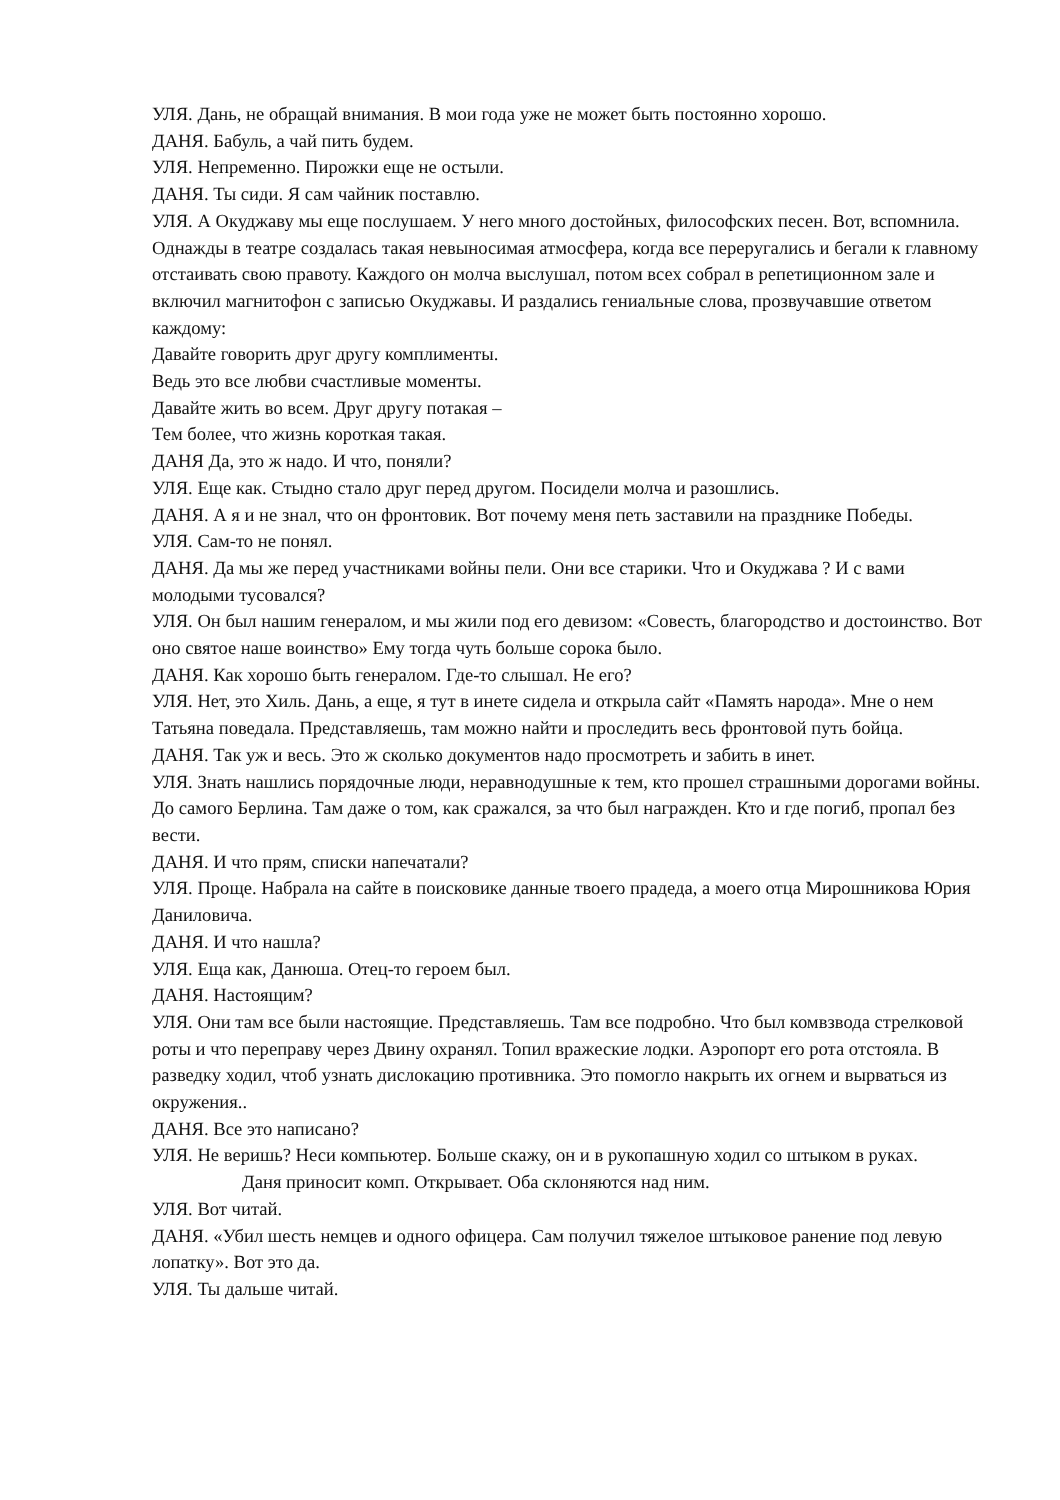УЛЯ. Дань, не обращай внимания. В мои года уже не может быть постоянно хорошо.
ДАНЯ. Бабуль, а чай пить будем.
УЛЯ. Непременно. Пирожки еще не остыли.
ДАНЯ. Ты сиди. Я сам чайник поставлю.
УЛЯ. А Окуджаву мы еще послушаем. У него много достойных, философских песен. Вот, вспомнила. Однажды в театре создалась такая невыносимая атмосфера, когда все переругались и бегали к главному отстаивать свою правоту. Каждого он молча выслушал, потом всех собрал в репетиционном зале и включил магнитофон с записью Окуджавы. И раздались гениальные слова, прозвучавшие ответом каждому:
Давайте говорить друг другу комплименты.
Ведь это все любви счастливые моменты.
Давайте жить во всем. Друг другу потакая –
Тем более, что жизнь короткая такая.
ДАНЯ Да, это ж надо. И что, поняли?
УЛЯ. Еще как. Стыдно стало друг перед другом. Посидели молча и разошлись.
ДАНЯ. А я и не знал, что он фронтовик. Вот почему меня петь заставили на празднике Победы.
УЛЯ. Сам-то не понял.
ДАНЯ. Да мы же перед участниками войны пели. Они все старики. Что и Окуджава ? И с вами молодыми тусовался?
УЛЯ. Он был нашим генералом, и мы жили под его девизом: «Совесть, благородство и достоинство. Вот оно святое наше воинство» Ему тогда чуть больше сорока было.
ДАНЯ. Как хорошо быть генералом. Где-то слышал. Не его?
УЛЯ. Нет, это Хиль. Дань, а еще, я тут в инете сидела и открыла сайт «Память народа». Мне о нем Татьяна поведала. Представляешь, там можно найти и проследить весь фронтовой путь бойца.
ДАНЯ. Так уж и весь. Это ж сколько документов надо просмотреть и забить в инет.
УЛЯ. Знать нашлись порядочные люди, неравнодушные к тем, кто прошел страшными дорогами войны. До самого Берлина. Там даже о том, как сражался, за что был награжден. Кто и где погиб, пропал без вести.
ДАНЯ. И что прям, списки напечатали?
УЛЯ. Проще. Набрала на сайте в поисковике данные твоего прадеда, а моего отца Мирошникова Юрия Даниловича.
ДАНЯ. И что нашла?
УЛЯ. Еща как, Данюша. Отец-то героем был.
ДАНЯ. Настоящим?
УЛЯ. Они там все были настоящие. Представляешь. Там все подробно. Что был комвзвода стрелковой роты и что переправу через Двину охранял. Топил вражеские лодки. Аэропорт его рота отстояла. В разведку ходил, чтоб узнать дислокацию противника. Это помогло накрыть их огнем и вырваться из окружения..
ДАНЯ. Все это написано?
УЛЯ. Не веришь? Неси компьютер. Больше скажу, он и в рукопашную ходил со штыком в руках.
Даня приносит комп. Открывает. Оба склоняются над ним.
УЛЯ. Вот читай.
ДАНЯ. «Убил шесть немцев и одного офицера. Сам получил тяжелое штыковое ранение под левую лопатку». Вот это да.
УЛЯ. Ты дальше читай.